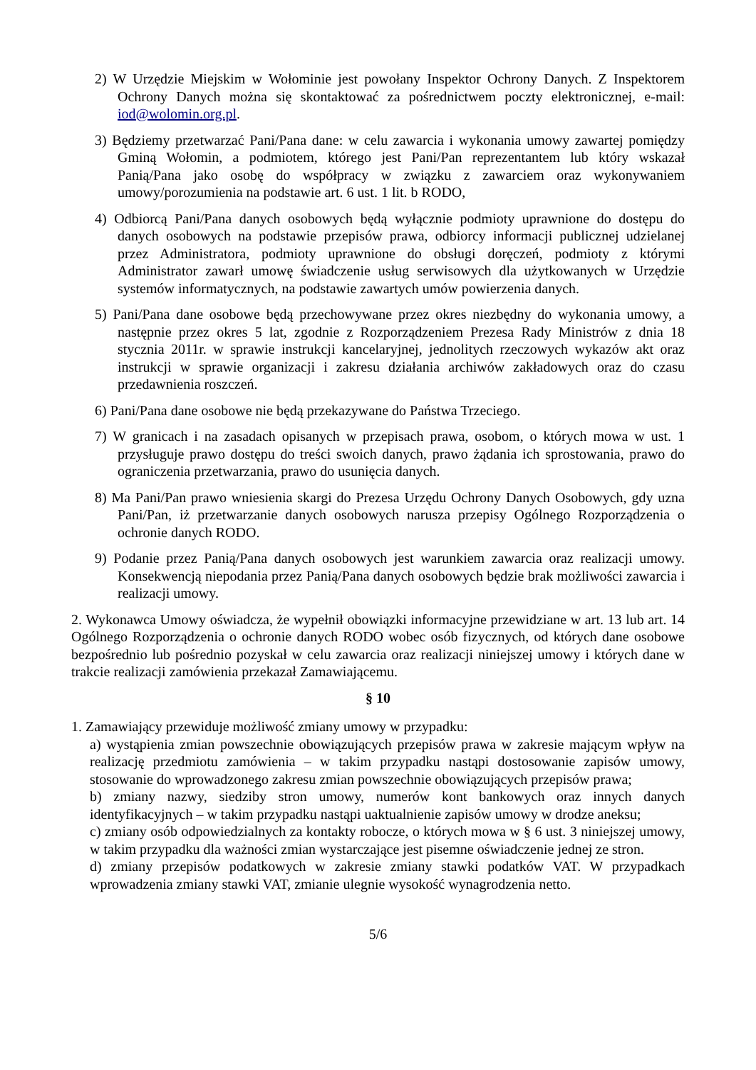2) W Urzędzie Miejskim w Wołominie jest powołany Inspektor Ochrony Danych. Z Inspektorem Ochrony Danych można się skontaktować za pośrednictwem poczty elektronicznej, e-mail: iod@wolomin.org.pl.
3) Będziemy przetwarzać Pani/Pana dane: w celu zawarcia i wykonania umowy zawartej pomiędzy Gminą Wołomin, a podmiotem, którego jest Pani/Pan reprezentantem lub który wskazał Panią/Pana jako osobę do współpracy w związku z zawarciem oraz wykonywaniem umowy/porozumienia na podstawie art. 6 ust. 1 lit. b RODO,
4) Odbiorcą Pani/Pana danych osobowych będą wyłącznie podmioty uprawnione do dostępu do danych osobowych na podstawie przepisów prawa, odbiorcy informacji publicznej udzielanej przez Administratora, podmioty uprawnione do obsługi doręczeń, podmioty z którymi Administrator zawarł umowę świadczenie usług serwisowych dla użytkowanych w Urzędzie systemów informatycznych, na podstawie zawartych umów powierzenia danych.
5) Pani/Pana dane osobowe będą przechowywane przez okres niezbędny do wykonania umowy, a następnie przez okres 5 lat, zgodnie z Rozporządzeniem Prezesa Rady Ministrów z dnia 18 stycznia 2011r. w sprawie instrukcji kancelaryjnej, jednolitych rzeczowych wykazów akt oraz instrukcji w sprawie organizacji i zakresu działania archiwów zakładowych oraz do czasu przedawnienia roszczeń.
6) Pani/Pana dane osobowe nie będą przekazywane do Państwa Trzeciego.
7) W granicach i na zasadach opisanych w przepisach prawa, osobom, o których mowa w ust. 1 przysługuje prawo dostępu do treści swoich danych, prawo żądania ich sprostowania, prawo do ograniczenia przetwarzania, prawo do usunięcia danych.
8) Ma Pani/Pan prawo wniesienia skargi do Prezesa Urzędu Ochrony Danych Osobowych, gdy uzna Pani/Pan, iż przetwarzanie danych osobowych narusza przepisy Ogólnego Rozporządzenia o ochronie danych RODO.
9) Podanie przez Panią/Pana danych osobowych jest warunkiem zawarcia oraz realizacji umowy. Konsekwencją niepodania przez Panią/Pana danych osobowych będzie brak możliwości zawarcia i realizacji umowy.
2. Wykonawca Umowy oświadcza, że wypełnił obowiązki informacyjne przewidziane w art. 13 lub art. 14 Ogólnego Rozporządzenia o ochronie danych RODO wobec osób fizycznych, od których dane osobowe bezpośrednio lub pośrednio pozyskał w celu zawarcia oraz realizacji niniejszej umowy i których dane w trakcie realizacji zamówienia przekazał Zamawiającemu.
§ 10
1. Zamawiający przewiduje możliwość zmiany umowy w przypadku:
a) wystąpienia zmian powszechnie obowiązujących przepisów prawa w zakresie mającym wpływ na realizację przedmiotu zamówienia – w takim przypadku nastąpi dostosowanie zapisów umowy, stosowanie do wprowadzonego zakresu zmian powszechnie obowiązujących przepisów prawa;
b) zmiany nazwy, siedziby stron umowy, numerów kont bankowych oraz innych danych identyfikacyjnych – w takim przypadku nastąpi uaktualnienie zapisów umowy w drodze aneksu;
c) zmiany osób odpowiedzialnych za kontakty robocze, o których mowa w § 6 ust. 3 niniejszej umowy, w takim przypadku dla ważności zmian wystarczające jest pisemne oświadczenie jednej ze stron.
d) zmiany przepisów podatkowych w zakresie zmiany stawki podatków VAT. W przypadkach wprowadzenia zmiany stawki VAT, zmianie ulegnie wysokość wynagrodzenia netto.
5/6